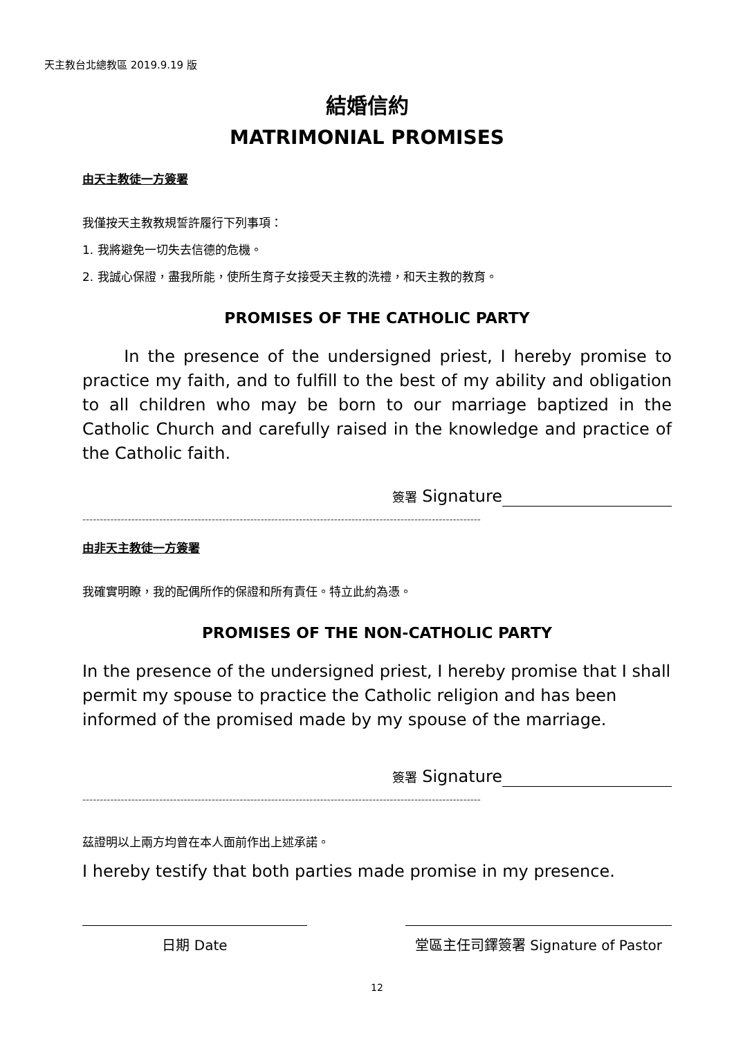天主教台北總教區 2019.9.19 版
結婚信約
MATRIMONIAL PROMISES
由天主教徒一方簽署
我僅按天主教教規誓許履行下列事項：
1. 我將避免一切失去信德的危機。
2. 我誠心保證，盡我所能，使所生育子女接受天主教的洗禮，和天主教的教育。
PROMISES OF THE CATHOLIC PARTY
In the presence of the undersigned priest, I hereby promise to practice my faith, and to fulfill to the best of my ability and obligation to all children who may be born to our marriage baptized in the Catholic Church and carefully raised in the knowledge and practice of the Catholic faith.
簽署 Signature
------------------------------------------------------------------------------------------------------------------
由非天主教徒一方簽署
我確實明瞭，我的配偶所作的保證和所有責任。特立此約為憑。
PROMISES OF THE NON-CATHOLIC PARTY
In the presence of the undersigned priest, I hereby promise that I shall permit my spouse to practice the Catholic religion and has been informed of the promised made by my spouse of the marriage.
簽署 Signature
------------------------------------------------------------------------------------------------------------------
茲證明以上兩方均曾在本人面前作出上述承諾。
I hereby testify that both parties made promise in my presence.
日期 Date 堂區主任司鐸簽署 Signature of Pastor
12